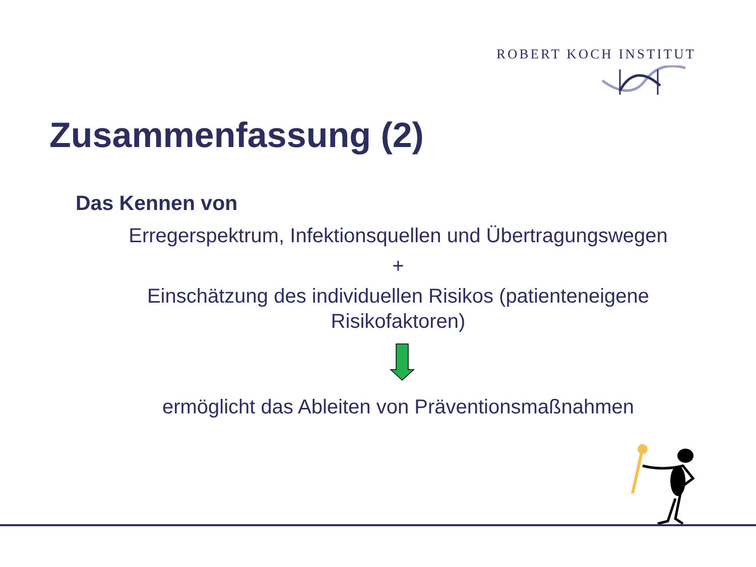ROBERT KOCH INSTITUT
Zusammenfassung (2)
Das Kennen von
Erregerspektrum, Infektionsquellen und Übertragungswegen
+
Einschätzung des individuellen Risikos (patienteneigene
Risikofaktoren)
ermöglicht das Ableiten von Präventionsmaßnahmen